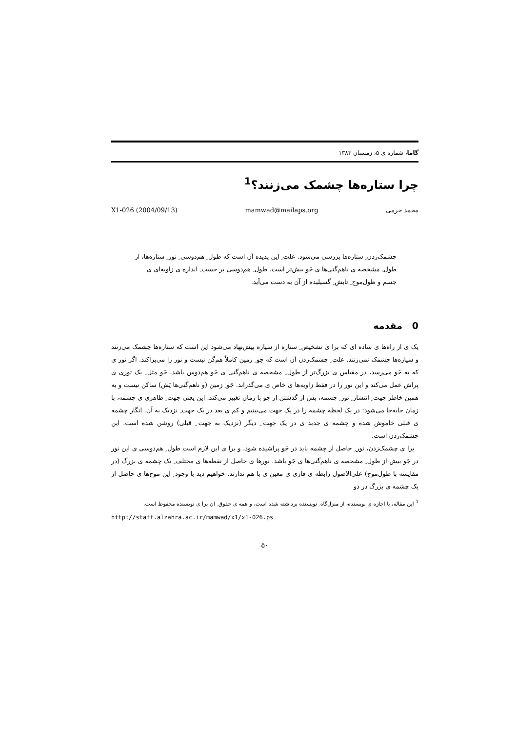گاما، شماره ی ۵، زمستان ۱۳۸۳
چرا ستاره‌ها چشمک می‌زنند؟<sup>1</sup>
محمد خرمی mamwad@mailaps.org X1-026 (2004/09/13)
چشمک‌زدن ِ ستاره‌ها بررسی می‌شود. علت ِ این پدیده آن است که طول ِ هم‌دوسی ِ نور ِ ستاره‌ها، از طول ِ مشخصه ی ناهم‌گنی‌ها ی جَو بیش‌تر است. طول ِ هم‌دوسی بر حسب ِ اندازه ی زاویه‌ای ی جسم و طول‌موج ِ تابش ِ گسیلیده از آن به دست می‌آید.
0 مقدمه
یک ی از راه‌ها ی ساده ای که برا ی تشخیص ِ ستاره از سیاره پیش‌نهاد می‌شود این است که ستاره‌ها چشمک می‌زنند و سیاره‌ها چشمک نمی‌زنند. علت ِ چشمک‌زدن آن است که جَو ِ زمین کاملاً هم‌گن نیست و نور را می‌پراکند. اگر نور ی که به جَو می‌رسد، در مقیاس ی بزرگ‌تر از طول ِ مشخصه ی ناهم‌گنی ی جَو هم‌دوس باشد، جَو مثل ِ یک توری ی پراش عمل می‌کند و این نور را در فقط زاویه‌ها ی خاص ی می‌گذراند. جَو ِ زمین (و ناهم‌گنی‌ها یَش) ساکن نیست و به همین خاطر جهت ِ انتشار ِ نور ِ چشمه، پس از گذشتن از جَو با زمان تغییر می‌کند. این یعنی جهت ِ ظاهری ی چشمه، با زمان جابه‌جا می‌شود: در یک لحظه چشمه را در یک جهت می‌بینیم و کم ی بعد در یک جهت ِ نزدیک به آن. انگار چشمه ی قبلی خاموش شده و چشمه ی جدید ی در یک جهت ِ دیگر (نزدیک به جهت ِ قبلی) روشن شده است. این چشمک‌زدن است.
برا ی چشمک‌زدن، نور ِ حاصل از چشمه باید در جَو پراشیده شود، و برا ی این لازم است طول ِ هم‌دوسی ی این نور در جَو بیش از طول ِ مشخصه ی ناهم‌گنی‌ها ی جَو باشد. نورها ی حاصل از نقطه‌ها ی مختلف ِ یک چشمه ی بزرگ (در مقایسه با طول‌موج) علی‌الاصول رابطه ی فازی ی معین ی با هم ندارند. خواهیم دید با وجود ِ این موج‌ها ی حاصل از یک چشمه ی بزرگ در دو
<sup>1</sup> این مقاله، با اجازه ی نویسنده، از منزل‌گاه ِ نویسنده برداشته شده است، و همه ی حقوق ِ آن برا ی نویسنده محفوظ است.
http://staff.alzahra.ac.ir/mamwad/x1/x1-026.ps
۵۰